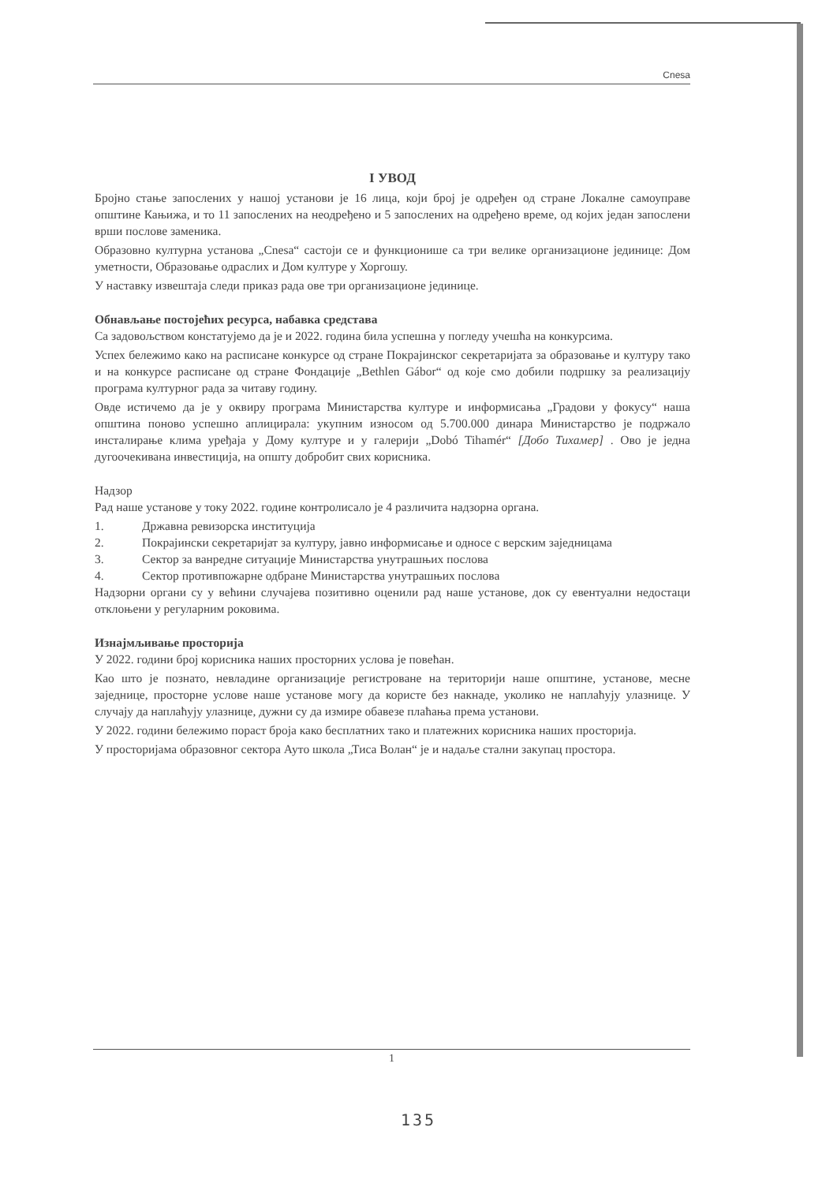Cnesa
I УВОД
Бројно стање запослених у нашој установи је 16 лица, који број је одређен од стране Локалне самоуправе општине Кањижа, и то 11 запослених на неодређено и 5 запослених на одређено време, од којих један запослени врши послове заменика.
Образовно културна установа „Cnesa“ састоји се и функционише са три велике организационе јединице: Дом уметности, Образовање одраслих и Дом културе у Хоргошу.
У наставку извештаја следи приказ рада ове три организационе јединице.
Обнављање постојећих ресурса, набавка средстава
Са задовољством констатујемо да је и 2022. година била успешна у погледу учешћа на конкурсима.
Успех бележимо како на расписане конкурсе од стране Покрајинског секретаријата за образовање и културу тако и на конкурсе расписане од стране Фондације „Bethlen Gábor“ од које смо добили подршку за реализацију програма културног рада за читаву годину.
Овде истичемо да је у оквиру програма Министарства културе и информисања „Градови у фокусу“ наша општина поново успешно аплицирала: укупним износом од 5.700.000 динара Министарство је подржало инсталирање клима уређаја у Дому културе и у галерији „Dobó Tihamér“ [Добо Тихамер] . Ово је једна дугоочекивана инвестиција, на општу добробит свих корисника.
Надзор
Рад наше установе у току 2022. године контролисало је 4 различита надзорна органа.
1. Државна ревизорска институција
2. Покрајински секретаријат за културу, јавно информисање и односе с верским заједницама
3. Сектор за ванредне ситуације Министарства унутрашњих послова
4. Сектор противпожарне одбране Министарства унутрашњих послова
Надзорни органи су у већини случајева позитивно оценили рад наше установе, док су евентуални недостаци отклоњени у регуларним роковима.
Изнајмљивање просторија
У 2022. години број корисника наших просторних услова је повећан.
Као што је познато, невладине организације регистроване на територији наше општине, установе, месне заједнице, просторне услове наше установе могу да користе без накнаде, уколико не наплаћују улазнице. У случају да наплаћују улазнице, дужни су да измире обавезе плаћања према установи.
У 2022. години бележимо пораст броја како бесплатних тако и платежних корисника наших просторија.
У просторијама образовног сектора Ауто школа „Тиса Волан“ је и надаље стални закупац простора.
1
135